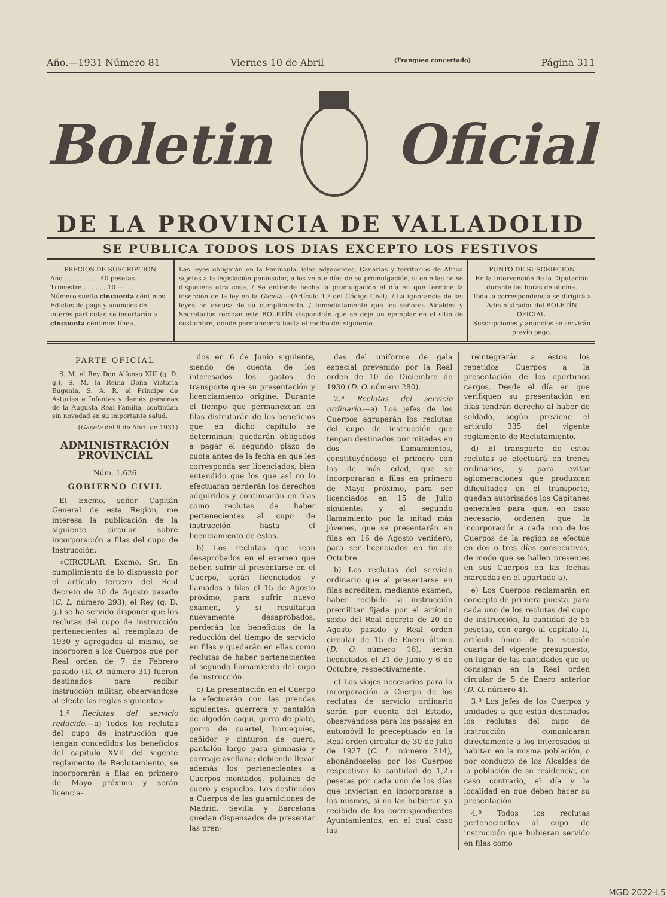Año.—1931 Número 81 Viernes 10 de Abril (Franqueo concertado) Página 311
Boletin Oficial
DE LA PROVINCIA DE VALLADOLID
SE PUBLICA TODOS LOS DIAS EXCEPTO LOS FESTIVOS
PRECIOS DE SUSCRIPCIÓN
Año . . . . . . . . . 40 pesetas.
Trimestre . . . . . . 10 —
Número suelto cincuenta céntimos.
Edictos de pago y anuncios de interés particular, se insertarán a cincuenta céntimos línea.
Las leyes obligarán en la Península, islas adyacentes, Canarias y territorios de Africa sujetos a la legislación peninsular, a los veinte días de su promulgación, si en ellas no se dispusiere otra cosa. / Se entiende hecha la promulgación el día en que termine la inserción de la ley en la Gaceta.—(Artículo 1.º del Código Civil). / La ignorancia de las leyes no excusa de su cumplimiento. / Inmediatamente que los señores Alcaldes y Secretarios reciban este BOLETÍN dispondrán que se deje un ejemplar en el sitio de costumbre, donde permanecerá hasta el recibo del siguiente.
PUNTO DE SUSCRIPCIÓN
En la Intervención de la Diputación durante las horas de oficina.
Toda la correspondencia se dirigirá a Administrador del BOLETÍN OFICIAL.
Suscripciones y anuncios se servirán previo pago.
PARTE OFICIAL
S. M. el Rey Don Alfonso XIII (q. D. g.), S. M. la Reina Doña Victoria Eugenia, S. A. R. el Príncipe de Asturias e Infantes y demás personas de la Augusta Real Familia, continúan sin novedad en su importante salud.
(Gaceta del 9 de Abril de 1931)
ADMINISTRACIÓN PROVINCIAL
Núm. 1.626
GOBIERNO CIVIL
El Excmo. señor Capitán General de esta Región, me interesa la publicación de la siguiente circular sobre incorporación a filas del cupo de Instrucción:
«CIRCULAR. Excmo. Sr.: En cumplimiento de lo dispuesto por el artículo tercero del Real decreto de 20 de Agosto pasado (C. L. número 293), el Rey (q. D. g.) se ha servido disponer que los reclutas del cupo de instrucción pertenecientes al reemplazo de 1930 y agregados al mismo, se incorporen a los Cuerpos que por Real orden de 7 de Febrero pasado (D. O. número 31) fueron destinados para recibir instrucción militar, observándose al efecto las reglas siguientes:
1.ª Reclutas del servicio reducido.—a) Todos los reclutas del cupo de instrucción que tengan concedidos los beneficios del capítulo XVII del vigente reglamento de Reclutamiento, se incorporarán a filas en primero de Mayo próximo y serán licencia-
dos en 6 de Junio siguiente, siendo de cuenta de los interesados los gastos de transporte que su presentación y licenciamiento origine. Durante el tiempo que permanezcan en filas disfrutarán de los beneficios que en dicho capítulo se determinan; quedarán obligados a pagar el segundo plazo de cuota antes de la fecha en que les corresponda ser licenciados, bien entendido que los que así no lo efectuaran perderán los derechos adquiridos y continuarán en filas como reclutas de haber pertenecientes al cupo de instrucción hasta el licenciamiento de éstos.
b) Los reclutas que sean desaprobados en el examen que deben sufrir al presentarse en el Cuerpo, serán licenciados y llamados a filas el 15 de Agosto próximo, para sufrir nuevo examen, y si resultaran nuevamente desaprobados, perderán los beneficios de la reducción del tiempo de servicio en filas y quedarán en ellas como reclutas de haber pertenecientes al segundo llamamiento del cupo de instrucción.
c) La presentación en el Cuerpo la efectuarán con las prendas siguientes: guerrera y pantalón de algodón caqui, gorra de plato, gorro de cuartel, borceguíes, ceñidor y cinturón de cuero, pantalón largo para gimnasia y correaje avellana; debiendo llevar además los pertenecientes a Cuerpos montados, polainas de cuero y espuelas. Los destinados a Cuerpos de las guarniciones de Madrid, Sevilla y Barcelona quedan dispensados de presentar las pren-
das del uniforme de gala especial prevenido por la Real orden de 10 de Diciembre de 1930 (D. O. número 280).
2.ª Reclutas del servicio ordinario.—a) Los jefes de los Cuerpos agruparán los reclutas del cupo de instrucción que tengan destinados por mitades en dos llamamientos, constituyéndose el primero con los de más edad, que se incorporarán a filas en primero de Mayo próximo, para ser licenciados en 15 de Julio siguiente; y el segundo llamamiento por la mitad más jóvenes, que se presentarán en filas en 16 de Agosto venidero, para ser licenciados en fin de Octubre.
b) Los reclutas del servicio ordinario que al presentarse en filas acrediten, mediante examen, haber recibido la instrucción premilitar fijada por el artículo sexto del Real decreto de 20 de Agosto pasado y Real orden circular de 15 de Enero último (D. O. número 16), serán licenciados el 21 de Junio y 6 de Octubre, respectivamente.
c) Los viajes necesarios para la incorporación a Cuerpo de los reclutas de servicio ordinario serán por cuenta del Estado, observándose para los pasajes en automóvil lo preceptuado en la Real orden circular de 30 de Julio de 1927 (C. L. número 314), abonándoseles por los Cuerpos respectivos la cantidad de 1,25 pesetas por cada uno de los días que inviertan en incorporarse a los mismos, si no las hubieran ya recibido de los correspondientes Ayuntamientos, en el cual caso las
reintegrarán a éstos los repetidos Cuerpos a la presentación de los oportunos cargos. Desde el día en que verifiquen su presentación en filas tendrán derecho al haber de soldado, según previene el artículo 335 del vigente reglamento de Reclutamiento.
d) El transporte de estos reclutas se efectuará en trenes ordinarios, y para evitar aglomeraciones que produzcan dificultades en el transporte, quedan autorizados los Capitanes generales para que, en caso necesario, ordenen que la incorporación a cada uno de los Cuerpos de la región se efectúe en dos o tres días consecutivos, de modo que se hallen presentes en sus Cuerpos en las fechas marcadas en el apartado a).
e) Los Cuerpos reclamarán en concepto de primera puesta, para cada uno de los reclutas del cupo de instrucción, la cantidad de 55 pesetas, con cargo al capítulo II, artículo único de la sección cuarta del vigente presupuesto, en lugar de las cantidades que se consignan en la Real orden circular de 5 de Enero anterior (D. O. número 4).
3.ª Los jefes de los Cuerpos y unidades a que están destinados los reclutas del cupo de instrucción comunicarán directamente a los interesados si habitan en la misma población, o por conducto de los Alcaldes de la población de su residencia, en caso contrario, el día y la localidad en que deben hacer su presentación.
4.ª Todos los reclutas pertenecientes al cupo de instrucción que hubieran servido en filas como
MGD 2022-L5